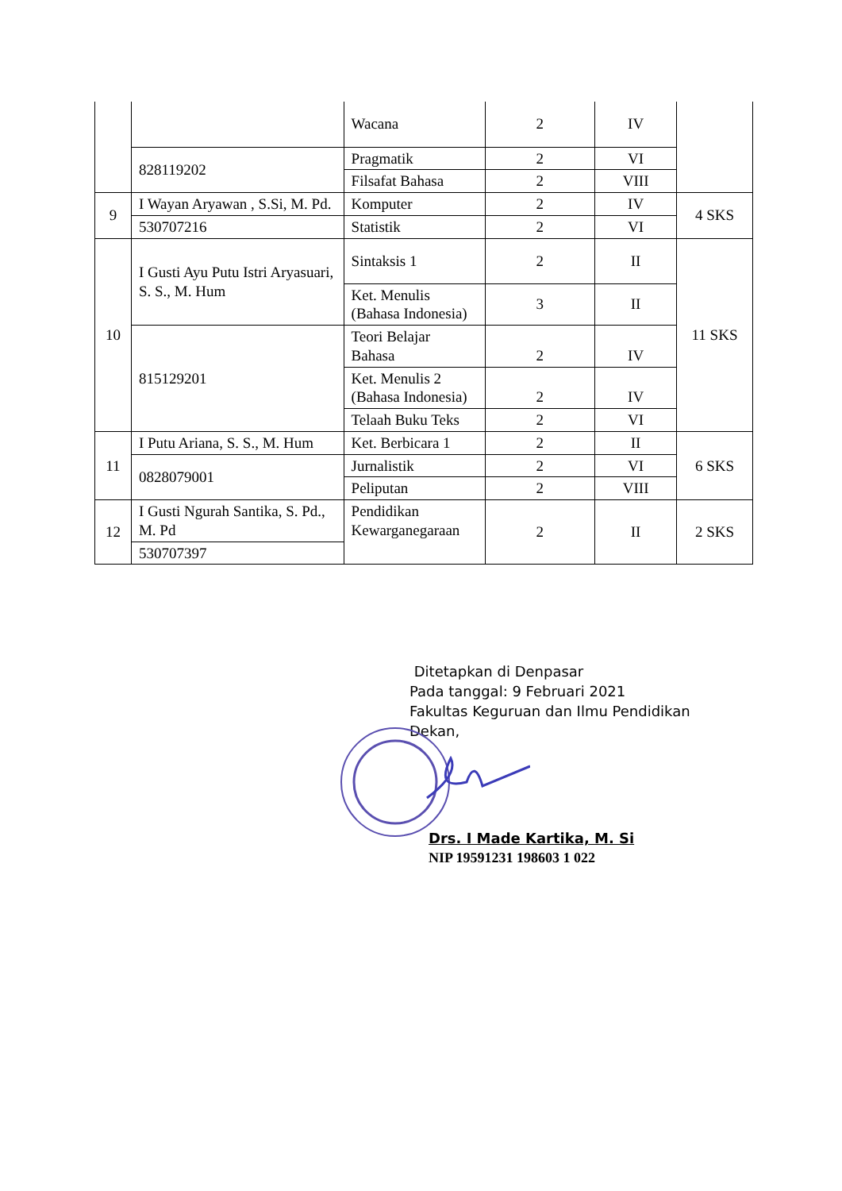| | | Wacana | 2 | IV | |
| | 828119202 | Pragmatik | 2 | VI | |
| | | Filsafat Bahasa | 2 | VIII | |
| 9 | I Wayan Aryawan , S.Si, M. Pd. | Komputer | 2 | IV | 4 SKS |
| | 530707216 | Statistik | 2 | VI | |
| 10 | I Gusti Ayu Putu Istri Aryasuari, S. S., M. Hum | Sintaksis 1 | 2 | II | 11 SKS |
| | | Ket. Menulis (Bahasa Indonesia) | 3 | II | |
| | 815129201 | Teori Belajar Bahasa | 2 | IV | |
| | | Ket. Menulis 2 (Bahasa Indonesia) | 2 | IV | |
| | | Telaah Buku Teks | 2 | VI | |
| 11 | I Putu Ariana, S. S., M. Hum | Ket. Berbicara 1 | 2 | II | 6 SKS |
| | 0828079001 | Jurnalistik | 2 | VI | |
| | | Peliputan | 2 | VIII | |
| 12 | I Gusti Ngurah Santika, S. Pd., M. Pd | Pendidikan Kewarganegaraan | 2 | II | 2 SKS |
| | 530707397 | | | | |
Ditetapkan di Denpasar
Pada tanggal: 9 Februari 2021
Fakultas Keguruan dan Ilmu Pendidikan
Dekan,
Drs. I Made Kartika, M. Si
NIP 19591231 198603 1 022